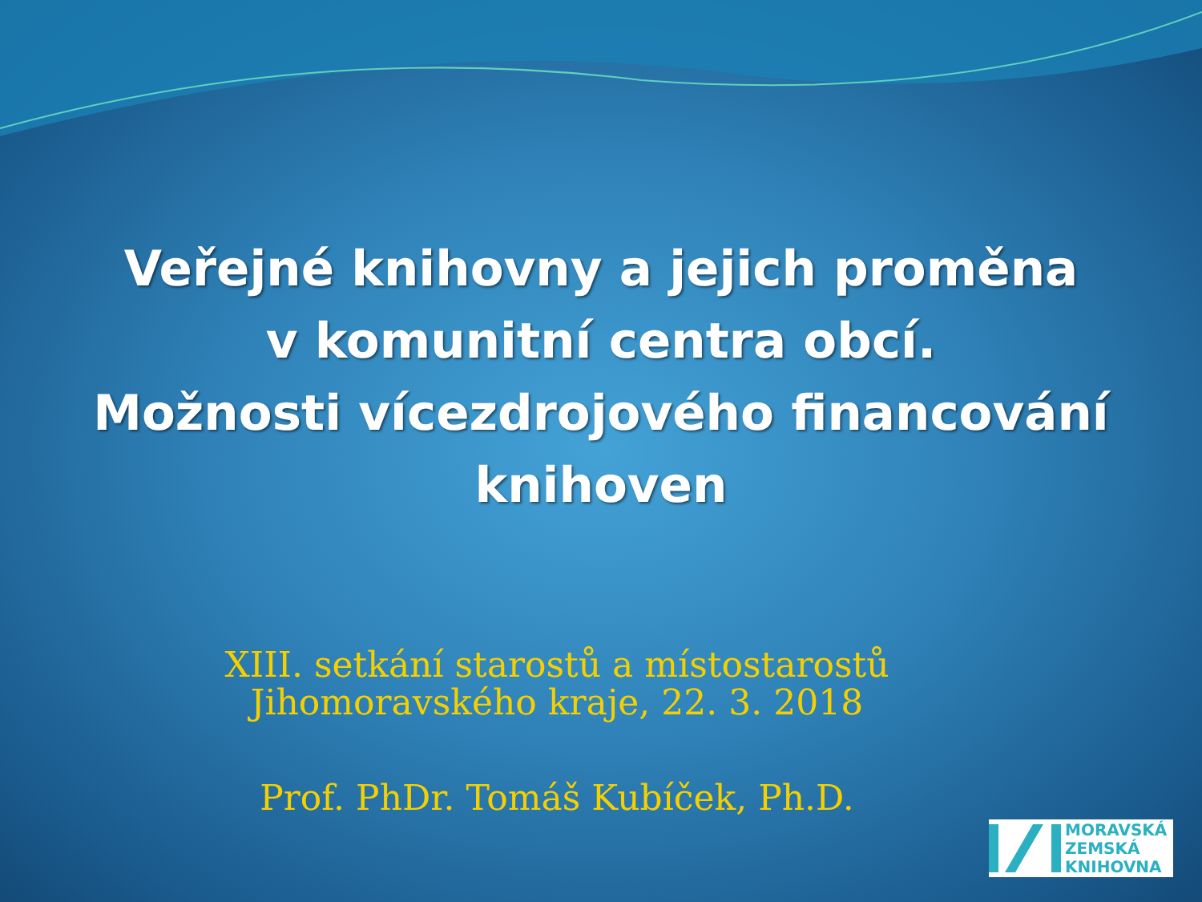Veřejné knihovny a jejich proměna
v komunitní centra obcí.
Možnosti vícezdrojového financování
knihoven
XIII. setkání starostů a místostarostů
Jihomoravského kraje, 22. 3. 2018
Prof. PhDr. Tomáš Kubíček, Ph.D.
MORAVSKÁ
ZEMSKÁ
KNIHOVNA